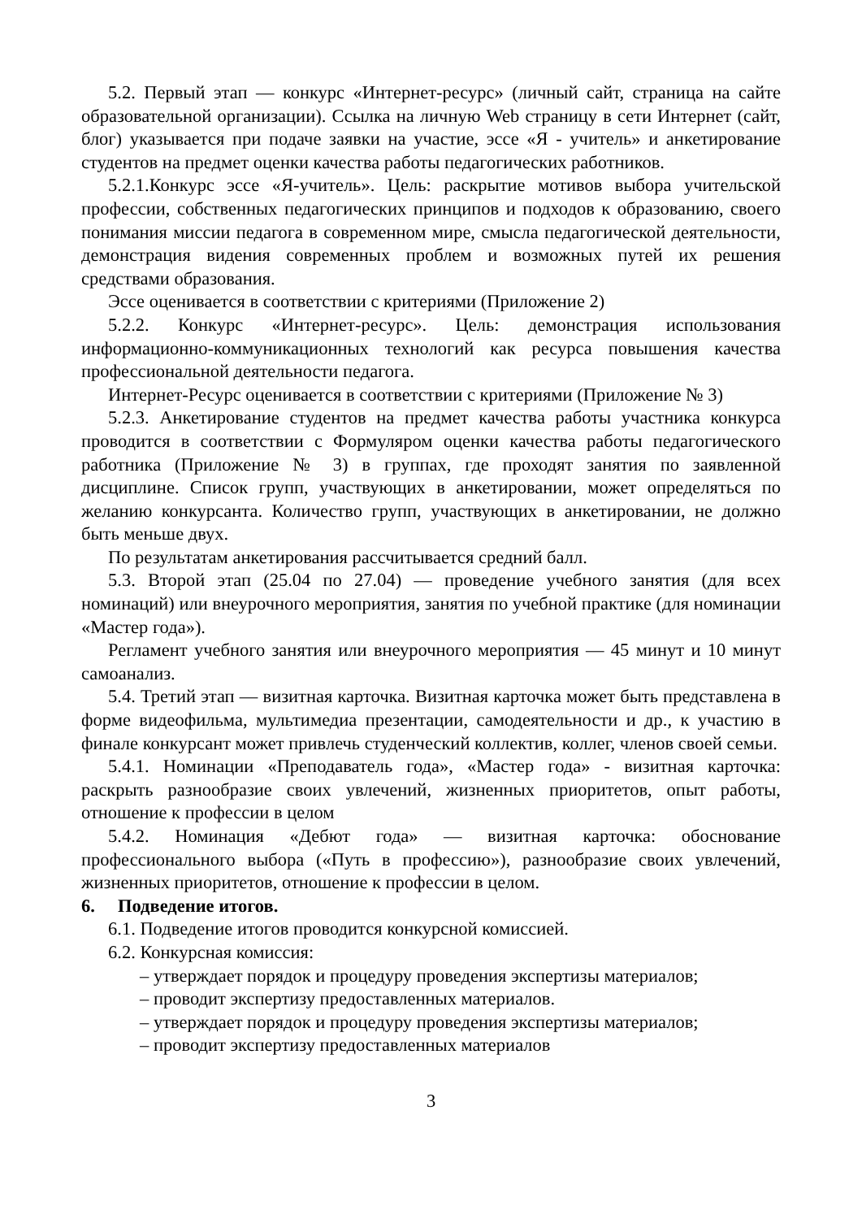5.2. Первый этап — конкурс «Интернет-ресурс» (личный сайт, страница на сайте образовательной организации). Ссылка на личную Web страницу в сети Интернет (сайт, блог) указывается при подаче заявки на участие, эссе «Я - учитель» и анкетирование студентов на предмет оценки качества работы педагогических работников.
5.2.1.Конкурс эссе «Я-учитель». Цель: раскрытие мотивов выбора учительской профессии, собственных педагогических принципов и подходов к образованию, своего понимания миссии педагога в современном мире, смысла педагогической деятельности, демонстрация видения современных проблем и возможных путей их решения средствами образования.
Эссе оценивается в соответствии с критериями (Приложение 2)
5.2.2. Конкурс «Интернет-ресурс». Цель: демонстрация использования информационно-коммуникационных технологий как ресурса повышения качества профессиональной деятельности педагога.
Интернет-Ресурс оценивается в соответствии с критериями (Приложение № 3)
5.2.3. Анкетирование студентов на предмет качества работы участника конкурса проводится в соответствии с Формуляром оценки качества работы педагогического работника (Приложение № 3) в группах, где проходят занятия по заявленной дисциплине. Список групп, участвующих в анкетировании, может определяться по желанию конкурсанта. Количество групп, участвующих в анкетировании, не должно быть меньше двух.
По результатам анкетирования рассчитывается средний балл.
5.3. Второй этап (25.04 по 27.04) — проведение учебного занятия (для всех номинаций) или внеурочного мероприятия, занятия по учебной практике (для номинации «Мастер года»).
Регламент учебного занятия или внеурочного мероприятия — 45 минут и 10 минут самоанализ.
5.4. Третий этап — визитная карточка. Визитная карточка может быть представлена в форме видеофильма, мультимедиа презентации, самодеятельности и др., к участию в финале конкурсант может привлечь студенческий коллектив, коллег, членов своей семьи.
5.4.1. Номинации «Преподаватель года», «Мастер года» - визитная карточка: раскрыть разнообразие своих увлечений, жизненных приоритетов, опыт работы, отношение к профессии в целом
5.4.2. Номинация «Дебют года» — визитная карточка: обоснование профессионального выбора («Путь в профессию»), разнообразие своих увлечений, жизненных приоритетов, отношение к профессии в целом.
6. Подведение итогов.
6.1. Подведение итогов проводится конкурсной комиссией.
6.2. Конкурсная комиссия:
– утверждает порядок и процедуру проведения экспертизы материалов;
– проводит экспертизу предоставленных материалов.
– утверждает порядок и процедуру проведения экспертизы материалов;
– проводит экспертизу предоставленных материалов
3